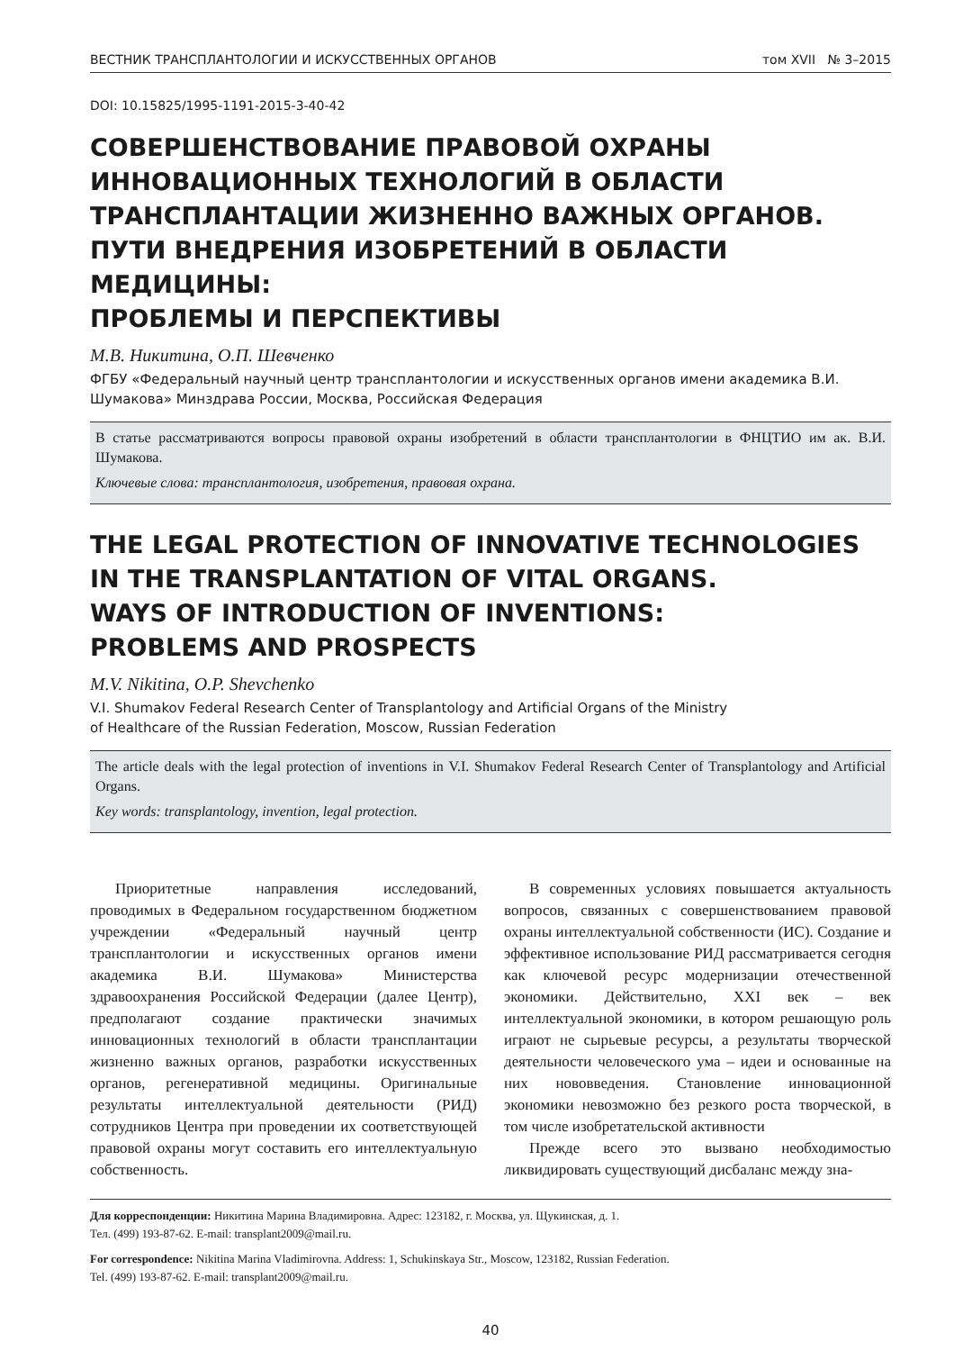ВЕСТНИК ТРАНСПЛАНТОЛОГИИ И ИСКУССТВЕННЫХ ОРГАНОВ том XVII № 3–2015
DOI: 10.15825/1995-1191-2015-3-40-42
СОВЕРШЕНСТВОВАНИЕ ПРАВОВОЙ ОХРАНЫ
ИННОВАЦИОННЫХ ТЕХНОЛОГИЙ В ОБЛАСТИ
ТРАНСПЛАНТАЦИИ ЖИЗНЕННО ВАЖНЫХ ОРГАНОВ.
ПУТИ ВНЕДРЕНИЯ ИЗОБРЕТЕНИЙ В ОБЛАСТИ МЕДИЦИНЫ:
ПРОБЛЕМЫ И ПЕРСПЕКТИВЫ
М.В. Никитина, О.П. Шевченко
ФГБУ «Федеральный научный центр трансплантологии и искусственных органов имени академика В.И. Шумакова» Минздрава России, Москва, Российская Федерация
В статье рассматриваются вопросы правовой охраны изобретений в области трансплантологии в ФНЦТИО им ак. В.И. Шумакова.
Ключевые слова: трансплантология, изобретения, правовая охрана.
THE LEGAL PROTECTION OF INNOVATIVE TECHNOLOGIES
IN THE TRANSPLANTATION OF VITAL ORGANS.
WAYS OF INTRODUCTION OF INVENTIONS:
PROBLEMS AND PROSPECTS
M.V. Nikitina, O.P. Shevchenko
V.I. Shumakov Federal Research Center of Transplantology and Artificial Organs of the Ministry
of Healthcare of the Russian Federation, Moscow, Russian Federation
The article deals with the legal protection of inventions in V.I. Shumakov Federal Research Center of Transplantology and Artificial Organs.
Key words: transplantology, invention, legal protection.
Приоритетные направления исследований, проводимых в Федеральном государственном бюджетном учреждении «Федеральный научный центр трансплантологии и искусственных органов имени академика В.И. Шумакова» Министерства здравоохранения Российской Федерации (далее Центр), предполагают создание практически значимых инновационных технологий в области трансплантации жизненно важных органов, разработки искусственных органов, регенеративной медицины. Оригинальные результаты интеллектуальной деятельности (РИД) сотрудников Центра при проведении их соответствующей правовой охраны могут составить его интеллектуальную собственность.
В современных условиях повышается актуальность вопросов, связанных с совершенствованием правовой охраны интеллектуальной собственности (ИС). Создание и эффективное использование РИД рассматривается сегодня как ключевой ресурс модернизации отечественной экономики. Действительно, XXI век – век интеллектуальной экономики, в котором решающую роль играют не сырьевые ресурсы, а результаты творческой деятельности человеческого ума – идеи и основанные на них нововведения. Становление инновационной экономики невозможно без резкого роста творческой, в том числе изобретательской активности
Прежде всего это вызвано необходимостью ликвидировать существующий дисбаланс между зна-
Для корреспонденции: Никитина Марина Владимировна. Адрес: 123182, г. Москва, ул. Щукинская, д. 1.
Тел. (499) 193-87-62. E-mail: transplant2009@mail.ru.
For correspondence: Nikitina Marina Vladimirovna. Address: 1, Schukinskaya Str., Moscow, 123182, Russian Federation.
Tel. (499) 193-87-62. E-mail: transplant2009@mail.ru.
40